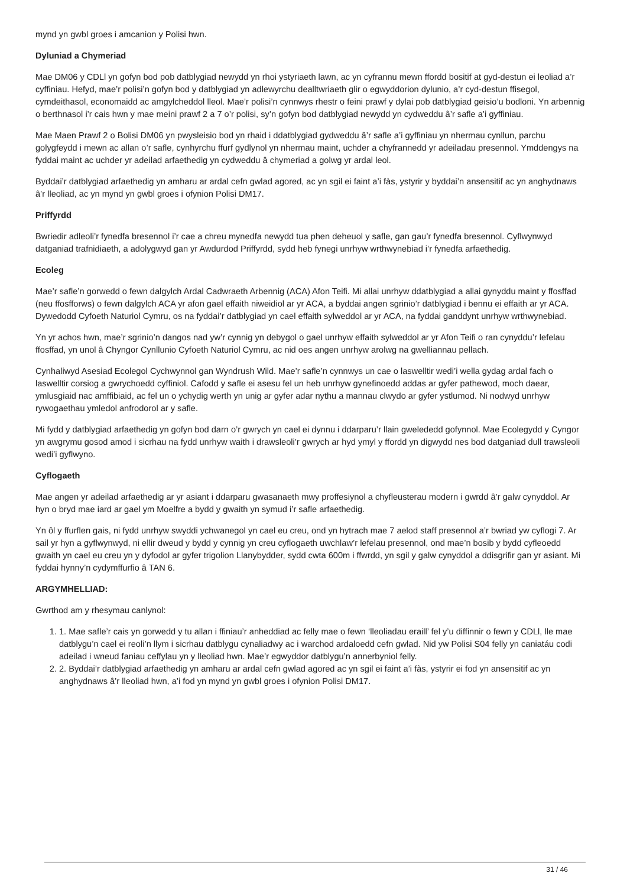mynd yn gwbl groes i amcanion y Polisi hwn.
Dyluniad a Chymeriad
Mae DM06 y CDLl yn gofyn bod pob datblygiad newydd yn rhoi ystyriaeth lawn, ac yn cyfrannu mewn ffordd bositif at gyd-destun ei leoliad a’r cyffiniau. Hefyd, mae’r polisi’n gofyn bod y datblygiad yn adlewyrchu dealltwriaeth glir o egwyddorion dylunio, a’r cyd-destun ffisegol, cymdeithasol, economaidd ac amgylcheddol lleol. Mae’r polisi’n cynnwys rhestr o feini prawf y dylai pob datblygiad geisio’u bodloni. Yn arbennig o berthnasol i’r cais hwn y mae meini prawf 2 a 7 o’r polisi, sy’n gofyn bod datblygiad newydd yn cydweddu â’r safle a’i gyffiniau.
Mae Maen Prawf 2 o Bolisi DM06 yn pwysleisio bod yn rhaid i ddatblygiad gydweddu â’r safle a’i gyffiniau yn nhermau cynllun, parchu golygfeydd i mewn ac allan o’r safle, cynhyrchu ffurf gydlynol yn nhermau maint, uchder a chyfrannedd yr adeiladau presennol. Ymddengys na fyddai maint ac uchder yr adeilad arfaethedig yn cydweddu â chymeriad a golwg yr ardal leol.
Byddai’r datblygiad arfaethedig yn amharu ar ardal cefn gwlad agored, ac yn sgil ei faint a’i fàs, ystyrir y byddai’n ansensitif ac yn anghydnaws â’r lleoliad, ac yn mynd yn gwbl groes i ofynion Polisi DM17.
Priffyrdd
Bwriedir adleoli’r fynedfa bresennol i’r cae a chreu mynedfa newydd tua phen deheuol y safle, gan gau’r fynedfa bresennol. Cyflwynwyd datganiad trafnidiaeth, a adolygwyd gan yr Awdurdod Priffyrdd, sydd heb fynegi unrhyw wrthwynebiad i’r fynedfa arfaethedig.
Ecoleg
Mae’r safle’n gorwedd o fewn dalgylch Ardal Cadwraeth Arbennig (ACA) Afon Teifi. Mi allai unrhyw ddatblygiad a allai gynyddu maint y ffosffad (neu ffosfforws) o fewn dalgylch ACA yr afon gael effaith niweidiol ar yr ACA, a byddai angen sgrinio’r datblygiad i bennu ei effaith ar yr ACA. Dywedodd Cyfoeth Naturiol Cymru, os na fyddai’r datblygiad yn cael effaith sylweddol ar yr ACA, na fyddai ganddynt unrhyw wrthwynebiad.
Yn yr achos hwn, mae’r sgrinio’n dangos nad yw’r cynnig yn debygol o gael unrhyw effaith sylweddol ar yr Afon Teifi o ran cynyddu’r lefelau ffosffad, yn unol â Chyngor Cynllunio Cyfoeth Naturiol Cymru, ac nid oes angen unrhyw arolwg na gwelliannau pellach.
Cynhaliwyd Asesiad Ecolegol Cychwynnol gan Wyndrush Wild. Mae’r safle’n cynnwys un cae o laswelltir wedi’i wella gydag ardal fach o laswelltir corsiog a gwrychoedd cyffiniol. Cafodd y safle ei asesu fel un heb unrhyw gynefinoedd addas ar gyfer pathewod, moch daear, ymlusgiaid nac amffibiaid, ac fel un o ychydig werth yn unig ar gyfer adar nythu a mannau clwydo ar gyfer ystlumod. Ni nodwyd unrhyw rywogaethau ymledol anfrodorol ar y safle.
Mi fydd y datblygiad arfaethedig yn gofyn bod darn o’r gwrych yn cael ei dynnu i ddarparu’r llain gwelededd gofynnol. Mae Ecolegydd y Cyngor yn awgrymu gosod amod i sicrhau na fydd unrhyw waith i drawsleoli’r gwrych ar hyd ymyl y ffordd yn digwydd nes bod datganiad dull trawsleoli wedi’i gyflwyno.
Cyflogaeth
Mae angen yr adeilad arfaethedig ar yr asiant i ddarparu gwasanaeth mwy proffesiynol a chyfleusterau modern i gwrdd â’r galw cynyddol. Ar hyn o bryd mae iard ar gael ym Moelfre a bydd y gwaith yn symud i’r safle arfaethedig.
Yn ôl y ffurflen gais, ni fydd unrhyw swyddi ychwanegol yn cael eu creu, ond yn hytrach mae 7 aelod staff presennol a’r bwriad yw cyflogi 7. Ar sail yr hyn a gyflwynwyd, ni ellir dweud y bydd y cynnig yn creu cyflogaeth uwchlaw’r lefelau presennol, ond mae’n bosib y bydd cyfleoedd gwaith yn cael eu creu yn y dyfodol ar gyfer trigolion Llanybydder, sydd cwta 600m i ffwrdd, yn sgil y galw cynyddol a ddisgrifir gan yr asiant. Mi fyddai hynny’n cydymffurfio â TAN 6.
ARGYMHELLIAD:
Gwrthod am y rhesymau canlynol:
1. 1. Mae safle’r cais yn gorwedd y tu allan i ffiniau’r anheddiad ac felly mae o fewn ‘lleoliadau eraill’ fel y’u diffinnir o fewn y CDLl, lle mae datblygu’n cael ei reoli’n llym i sicrhau datblygu cynaliadwy ac i warchod ardaloedd cefn gwlad. Nid yw Polisi S04 felly yn caniatáu codi adeilad i wneud faniau ceffylau yn y lleoliad hwn. Mae’r egwyddor datblygu’n annerbyniol felly.
2. 2. Byddai’r datblygiad arfaethedig yn amharu ar ardal cefn gwlad agored ac yn sgil ei faint a’i fàs, ystyrir ei fod yn ansensitif ac yn anghydnaws â’r lleoliad hwn, a’i fod yn mynd yn gwbl groes i ofynion Polisi DM17.
31 / 46